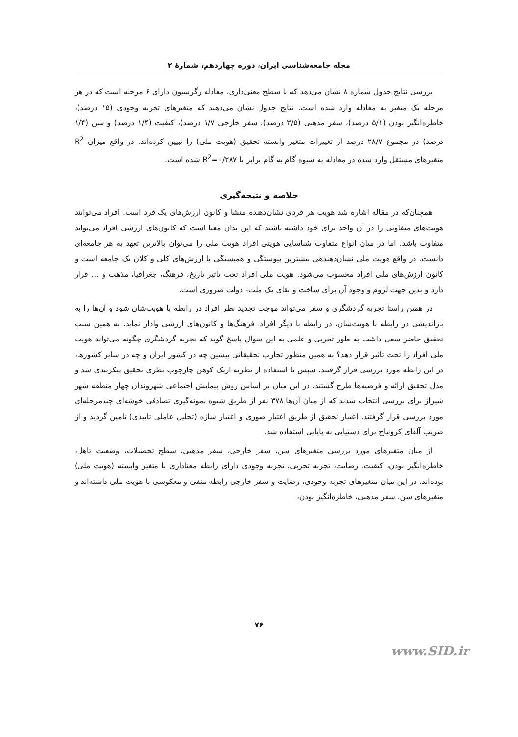مجله جامعه‌شناسی ایران، دوره چهاردهم، شمارۀ ۲
بررسی نتایج جدول شماره ۸ نشان می‌دهد که با سطح معنی‌داری، معادله رگرسیون دارای ۶ مرحله است که در هر مرحله یک متغیر به معادله وارد شده است. نتایج جدول نشان می‌دهند که متغیرهای تجربه وجودی (۱۵ درصد)، خاطره‌انگیز بودن (۵/۱ درصد)، سفر مذهبی (۳/۵ درصد)، سفر خارجی ۱/۷ درصد)، کیفیت (۱/۴ درصد) و سن (۱/۴ درصد) در مجموع ۲۸/۷ درصد از تغییرات متغیر وابسته تحقیق (هویت ملی) را تبیین کرده‌اند. در واقع میزان R<sup>2</sup> متغیرهای مستقل وارد شده در معادله به شیوه گام به گام برابر با R<sup>2</sup>=۰/۲۸۷ شده است.
خلاصه و نتیجه‌گیری
همچنان‌که در مقاله اشاره شد هویت هر فردی نشان‌دهنده منشا و کانون ارزش‌های یک فرد است. افراد می‌توانند هویت‌های متفاوتی را در آن واحد برای خود داشته باشند که این بدان معنا است که کانون‌های ارزشی افراد می‌تواند متفاوت باشد. اما در میان انواع متفاوت شناسایی هویتی افراد هویت ملی را می‌توان بالاترین تعهد به هر جامعه‌ای دانست. در واقع هویت ملی نشان‌دهندهی بیشترین پیوستگی و همبستگی با ارزش‌های کلی و کلان یک جامعه است و کانون ارزش‌های ملی افراد محسوب می‌شود. هویت ملی افراد تحت تاثیر تاریخ، فرهنگ، جغرافیا، مذهب و ... قرار دارد و بدین جهت لزوم و وجود آن برای ساخت و بقای یک ملت- دولت ضروری است.
در همین راستا تجربه گردشگری و سفر می‌تواند موجب تجدید نظر افراد در رابطه با هویت‌شان شود و آن‌ها را به بازاندیشی در رابطه با هویت‌شان، در رابطه با دیگر افراد، فرهنگ‌ها و کانون‌های ارزشی وادار نماید. به همین سبب تحقیق حاضر سعی داشت به طور تجربی و علمی به این سوال پاسخ گوید که تجربه گردشگری چگونه می‌تواند هویت ملی افراد را تحت تاثیر قرار دهد؟ به همین منظور تجارب تحقیقاتی پیشین چه در کشور ایران و چه در سایر کشورها، در این رابطه مورد بررسی قرار گرفتند. سپس با استفاده از نظریه اریک کوهن چارچوب نظری تحقیق پیکربندی شد و مدل تحقیق ارائه و فرضیه‌ها طرح گشتند. در این میان بر اساس روش پیمایش اجتماعی شهروندان چهار منطقه شهر شیراز برای بررسی انتخاب شدند که از میان آن‌ها ۳۷۸ نفر از طریق شیوه نمونه‌گیری تصادفی خوشه‌ای چندمرحله‌ای مورد بررسی قرار گرفتند. اعتبار تحقیق از طریق اعتبار صوری و اعتبار سازه (تحلیل عاملی تاییدی) تامین گردید و از ضریب آلفای کرونباخ برای دستیابی به پایایی استفاده شد.
از میان متغیرهای مورد بررسی متغیرهای سن، سفر خارجی، سفر مذهبی، سطح تحصیلات، وضعیت تاهل، خاطره‌انگیز بودن، کیفیت، رضایت، تجربه تجربی، تجربه وجودی دارای رابطه معناداری با متغیر وابسته (هویت ملی) بوده‌اند. در این میان متغیرهای تجربه وجودی، رضایت و سفر خارجی رابطه منفی و معکوسی با هویت ملی داشته‌اند و متغیرهای سن، سفر مذهبی، خاطره‌انگیز بودن،
۷۶
www.SID.ir